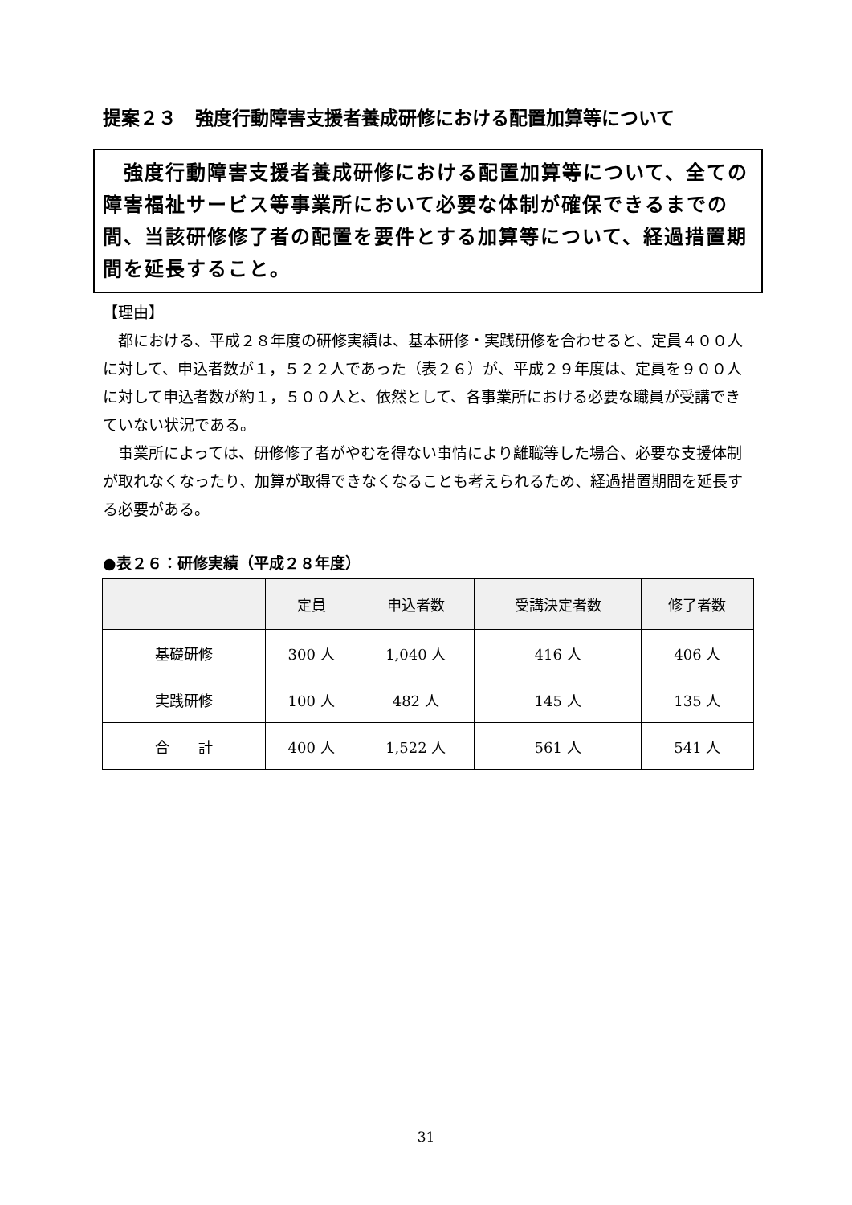提案２３　強度行動障害支援者養成研修における配置加算等について
　強度行動障害支援者養成研修における配置加算等について、全ての障害福祉サービス等事業所において必要な体制が確保できるまでの間、当該研修修了者の配置を要件とする加算等について、経過措置期間を延長すること。
【理由】
　都における、平成２８年度の研修実績は、基本研修・実践研修を合わせると、定員４００人に対して、申込者数が１，５２２人であった（表２６）が、平成２９年度は、定員を９００人に対して申込者数が約１，５００人と、依然として、各事業所における必要な職員が受講できていない状況である。
　事業所によっては、研修修了者がやむを得ない事情により離職等した場合、必要な支援体制が取れなくなったり、加算が取得できなくなることも考えられるため、経過措置期間を延長する必要がある。
●表２６：研修実績（平成２８年度）
| | 定員 | 申込者数 | 受講決定者数 | 修了者数 |
| --- | --- | --- | --- | --- |
| 基礎研修 | 300 人 | 1,040 人 | 416 人 | 406 人 |
| 実践研修 | 100 人 | 482 人 | 145 人 | 135 人 |
| 合 計 | 400 人 | 1,522 人 | 561 人 | 541 人 |
31